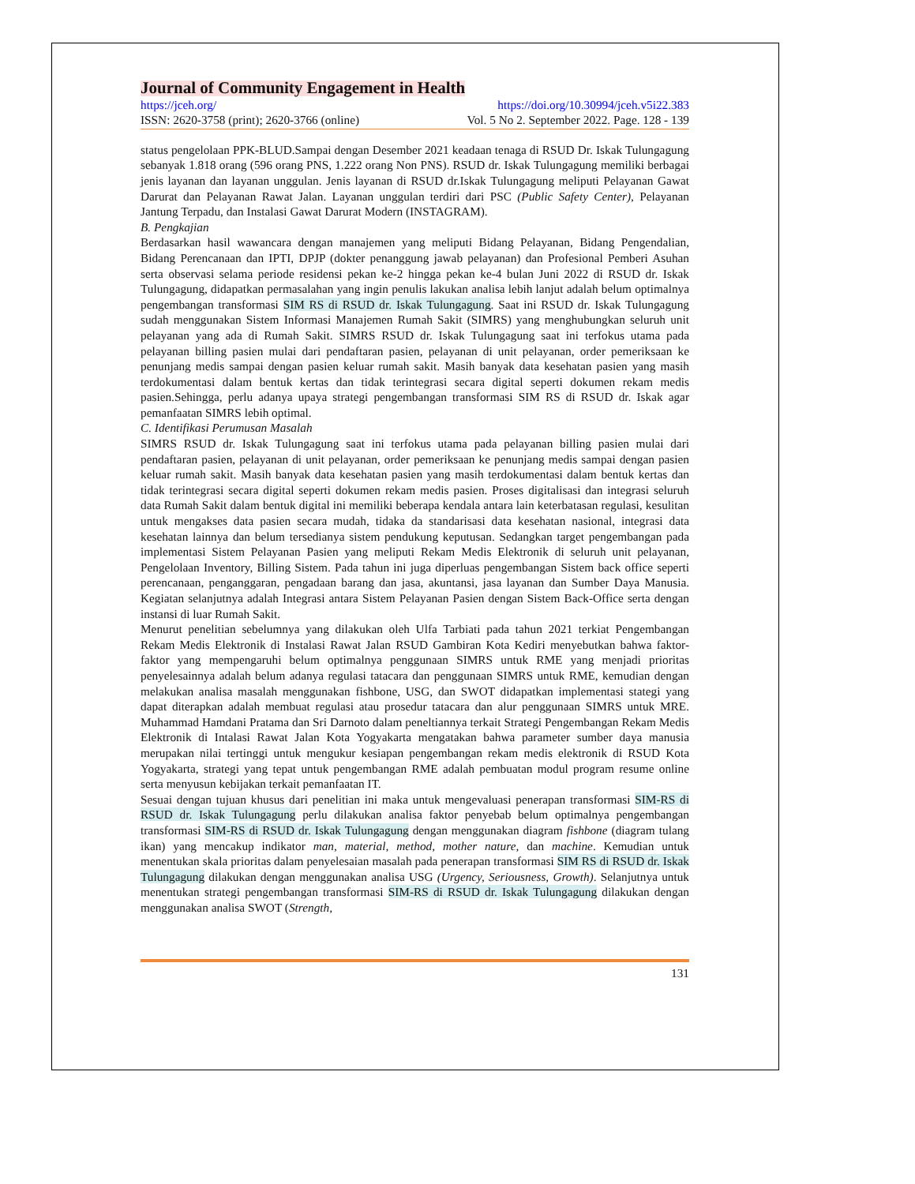Journal of Community Engagement in Health
https://jceh.org/ https://doi.org/10.30994/jceh.v5i22.383
ISSN: 2620-3758 (print); 2620-3766 (online) Vol. 5 No 2. September 2022. Page. 128 - 139
status pengelolaan PPK-BLUD.Sampai dengan Desember 2021 keadaan tenaga di RSUD Dr. Iskak Tulungagung sebanyak 1.818 orang (596 orang PNS, 1.222 orang Non PNS). RSUD dr. Iskak Tulungagung memiliki berbagai jenis layanan dan layanan unggulan. Jenis layanan di RSUD dr.Iskak Tulungagung meliputi Pelayanan Gawat Darurat dan Pelayanan Rawat Jalan. Layanan unggulan terdiri dari PSC (Public Safety Center), Pelayanan Jantung Terpadu, dan Instalasi Gawat Darurat Modern (INSTAGRAM).
B. Pengkajian
Berdasarkan hasil wawancara dengan manajemen yang meliputi Bidang Pelayanan, Bidang Pengendalian, Bidang Perencanaan dan IPTI, DPJP (dokter penanggung jawab pelayanan) dan Profesional Pemberi Asuhan serta observasi selama periode residensi pekan ke-2 hingga pekan ke-4 bulan Juni 2022 di RSUD dr. Iskak Tulungagung, didapatkan permasalahan yang ingin penulis lakukan analisa lebih lanjut adalah belum optimalnya pengembangan transformasi SIM RS di RSUD dr. Iskak Tulungagung. Saat ini RSUD dr. Iskak Tulungagung sudah menggunakan Sistem Informasi Manajemen Rumah Sakit (SIMRS) yang menghubungkan seluruh unit pelayanan yang ada di Rumah Sakit. SIMRS RSUD dr. Iskak Tulungagung saat ini terfokus utama pada pelayanan billing pasien mulai dari pendaftaran pasien, pelayanan di unit pelayanan, order pemeriksaan ke penunjang medis sampai dengan pasien keluar rumah sakit. Masih banyak data kesehatan pasien yang masih terdokumentasi dalam bentuk kertas dan tidak terintegrasi secara digital seperti dokumen rekam medis pasien.Sehingga, perlu adanya upaya strategi pengembangan transformasi SIM RS di RSUD dr. Iskak agar pemanfaatan SIMRS lebih optimal.
C. Identifikasi Perumusan Masalah
SIMRS RSUD dr. Iskak Tulungagung saat ini terfokus utama pada pelayanan billing pasien mulai dari pendaftaran pasien, pelayanan di unit pelayanan, order pemeriksaan ke penunjang medis sampai dengan pasien keluar rumah sakit. Masih banyak data kesehatan pasien yang masih terdokumentasi dalam bentuk kertas dan tidak terintegrasi secara digital seperti dokumen rekam medis pasien. Proses digitalisasi dan integrasi seluruh data Rumah Sakit dalam bentuk digital ini memiliki beberapa kendala antara lain keterbatasan regulasi, kesulitan untuk mengakses data pasien secara mudah, tidaka da standarisasi data kesehatan nasional, integrasi data kesehatan lainnya dan belum tersedianya sistem pendukung keputusan. Sedangkan target pengembangan pada implementasi Sistem Pelayanan Pasien yang meliputi Rekam Medis Elektronik di seluruh unit pelayanan, Pengelolaan Inventory, Billing Sistem. Pada tahun ini juga diperluas pengembangan Sistem back office seperti perencanaan, penganggaran, pengadaan barang dan jasa, akuntansi, jasa layanan dan Sumber Daya Manusia. Kegiatan selanjutnya adalah Integrasi antara Sistem Pelayanan Pasien dengan Sistem Back-Office serta dengan instansi di luar Rumah Sakit.
Menurut penelitian sebelumnya yang dilakukan oleh Ulfa Tarbiati pada tahun 2021 terkiat Pengembangan Rekam Medis Elektronik di Instalasi Rawat Jalan RSUD Gambiran Kota Kediri menyebutkan bahwa faktor-faktor yang mempengaruhi belum optimalnya penggunaan SIMRS untuk RME yang menjadi prioritas penyelesainnya adalah belum adanya regulasi tatacara dan penggunaan SIMRS untuk RME, kemudian dengan melakukan analisa masalah menggunakan fishbone, USG, dan SWOT didapatkan implementasi stategi yang dapat diterapkan adalah membuat regulasi atau prosedur tatacara dan alur penggunaan SIMRS untuk MRE. Muhammad Hamdani Pratama dan Sri Darnoto dalam peneltiannya terkait Strategi Pengembangan Rekam Medis Elektronik di Intalasi Rawat Jalan Kota Yogyakarta mengatakan bahwa parameter sumber daya manusia merupakan nilai tertinggi untuk mengukur kesiapan pengembangan rekam medis elektronik di RSUD Kota Yogyakarta, strategi yang tepat untuk pengembangan RME adalah pembuatan modul program resume online serta menyusun kebijakan terkait pemanfaatan IT.
Sesuai dengan tujuan khusus dari penelitian ini maka untuk mengevaluasi penerapan transformasi SIM-RS di RSUD dr. Iskak Tulungagung perlu dilakukan analisa faktor penyebab belum optimalnya pengembangan transformasi SIM-RS di RSUD dr. Iskak Tulungagung dengan menggunakan diagram fishbone (diagram tulang ikan) yang mencakup indikator man, material, method, mother nature, dan machine. Kemudian untuk menentukan skala prioritas dalam penyelesaian masalah pada penerapan transformasi SIM RS di RSUD dr. Iskak Tulungagung dilakukan dengan menggunakan analisa USG (Urgency, Seriousness, Growth). Selanjutnya untuk menentukan strategi pengembangan transformasi SIM-RS di RSUD dr. Iskak Tulungagung dilakukan dengan menggunakan analisa SWOT (Strength,
131